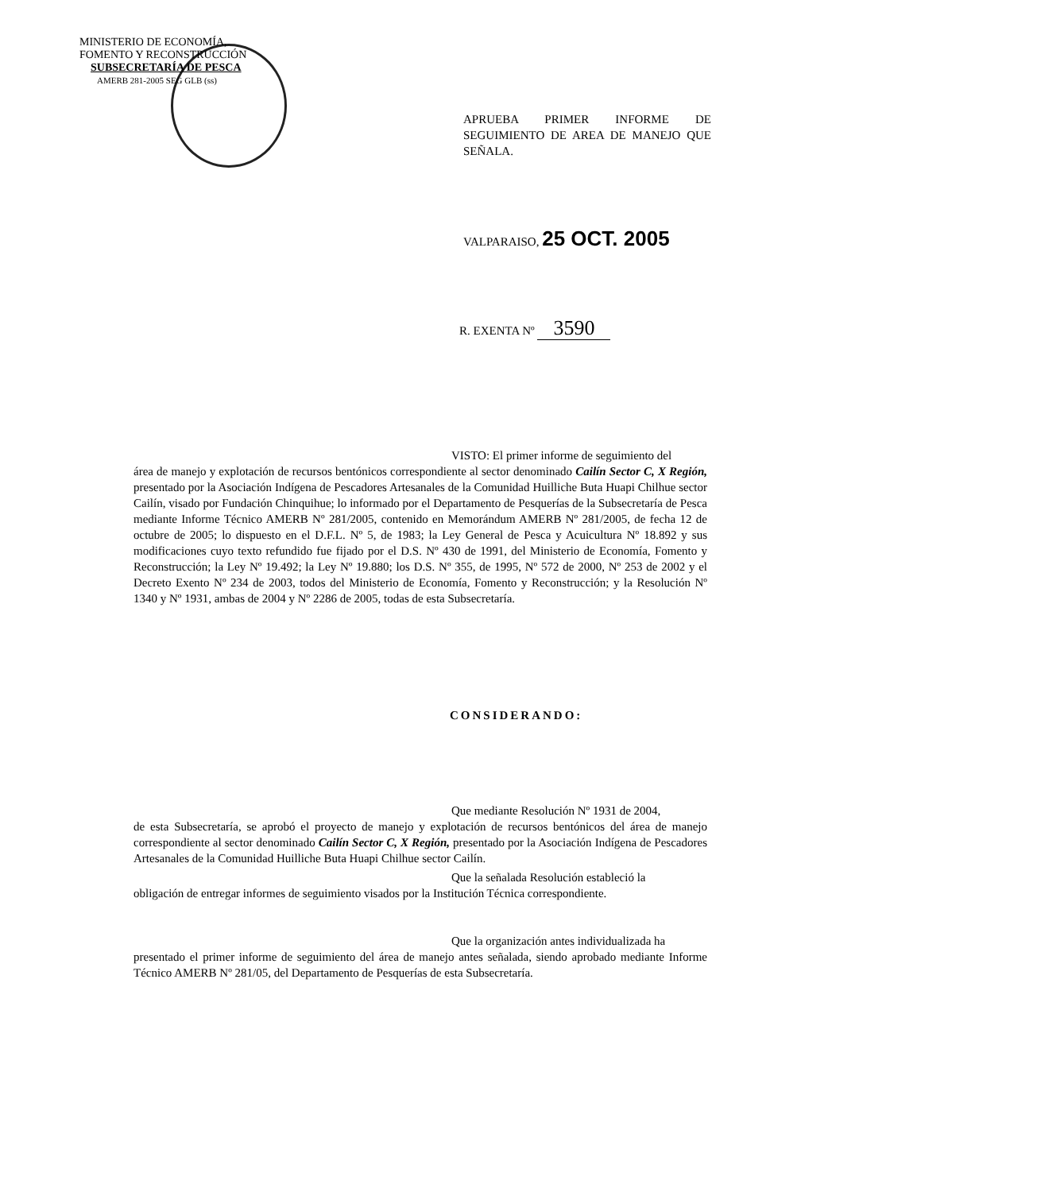MINISTERIO DE ECONOMÍA,
FOMENTO Y RECONSTRUCCIÓN
SUBSECRETARÍA DE PESCA
AMERB 281-2005 SEG GLB (ss)
APRUEBA PRIMER INFORME DE SEGUIMIENTO DE AREA DE MANEJO QUE SEÑALA.
VALPARAISO, 25 OCT. 2005
R. EXENTA Nº 3590
VISTO: El primer informe de seguimiento del
área de manejo y explotación de recursos bentónicos correspondiente al sector denominado Cailín Sector C, X Región, presentado por la Asociación Indígena de Pescadores Artesanales de la Comunidad Huilliche Buta Huapi Chilhue sector Cailín, visado por Fundación Chinquihue; lo informado por el Departamento de Pesquerías de la Subsecretaría de Pesca mediante Informe Técnico AMERB Nº 281/2005, contenido en Memorándum AMERB Nº 281/2005, de fecha 12 de octubre de 2005; lo dispuesto en el D.F.L. Nº 5, de 1983; la Ley General de Pesca y Acuicultura Nº 18.892 y sus modificaciones cuyo texto refundido fue fijado por el D.S. Nº 430 de 1991, del Ministerio de Economía, Fomento y Reconstrucción; la Ley Nº 19.492; la Ley Nº 19.880; los D.S. Nº 355, de 1995, Nº 572 de 2000, Nº 253 de 2002 y el Decreto Exento Nº 234 de 2003, todos del Ministerio de Economía, Fomento y Reconstrucción; y la Resolución Nº 1340 y Nº 1931, ambas de 2004 y Nº 2286 de 2005, todas de esta Subsecretaría.
CONSIDERANDO:
Que mediante Resolución Nº 1931 de 2004,
de esta Subsecretaría, se aprobó el proyecto de manejo y explotación de recursos bentónicos del área de manejo correspondiente al sector denominado Cailín Sector C, X Región, presentado por la Asociación Indígena de Pescadores Artesanales de la Comunidad Huilliche Buta Huapi Chilhue sector Cailín.
Que la señalada Resolución estableció la
obligación de entregar informes de seguimiento visados por la Institución Técnica correspondiente.
Que la organización antes individualizada ha
presentado el primer informe de seguimiento del área de manejo antes señalada, siendo aprobado mediante Informe Técnico AMERB Nº 281/05, del Departamento de Pesquerías de esta Subsecretaría.